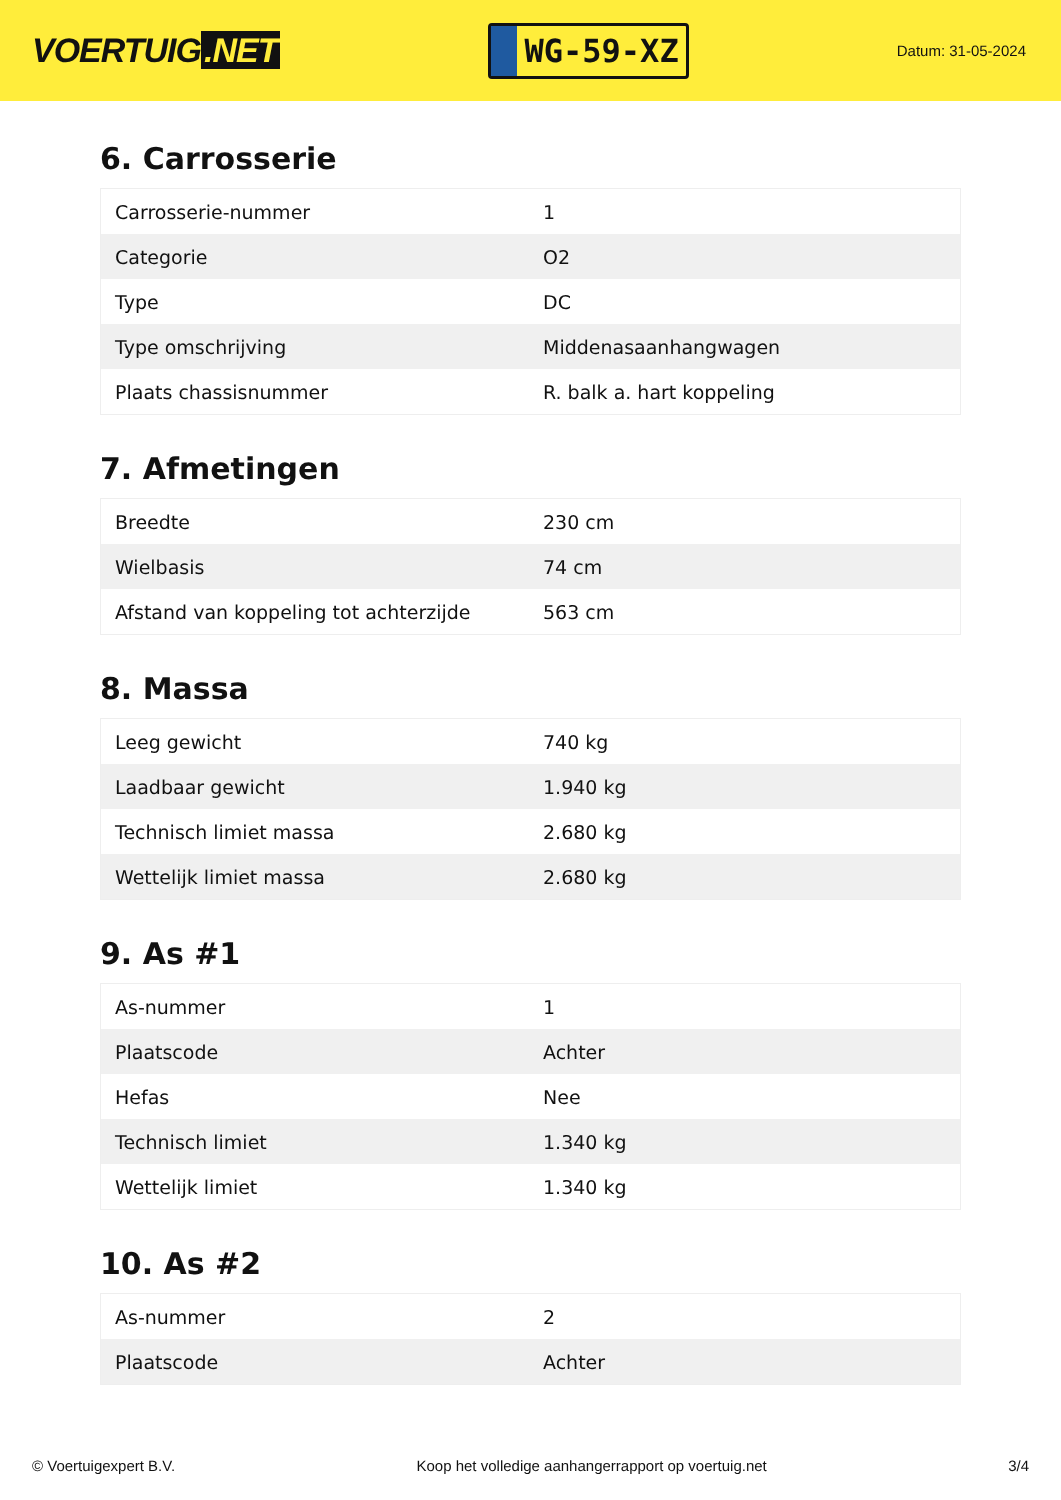VOERTUIG.NET
WG-59-XZ
Datum: 31-05-2024
6. Carrosserie
| Carrosserie-nummer | 1 |
| Categorie | O2 |
| Type | DC |
| Type omschrijving | Middenasaanhangwagen |
| Plaats chassisnummer | R. balk a. hart koppeling |
7. Afmetingen
| Breedte | 230 cm |
| Wielbasis | 74 cm |
| Afstand van koppeling tot achterzijde | 563 cm |
8. Massa
| Leeg gewicht | 740 kg |
| Laadbaar gewicht | 1.940 kg |
| Technisch limiet massa | 2.680 kg |
| Wettelijk limiet massa | 2.680 kg |
9. As #1
| As-nummer | 1 |
| Plaatscode | Achter |
| Hefas | Nee |
| Technisch limiet | 1.340 kg |
| Wettelijk limiet | 1.340 kg |
10. As #2
| As-nummer | 2 |
| Plaatscode | Achter |
© Voertuigexpert B.V. Koop het volledige aanhangerrapport op voertuig.net 3/4